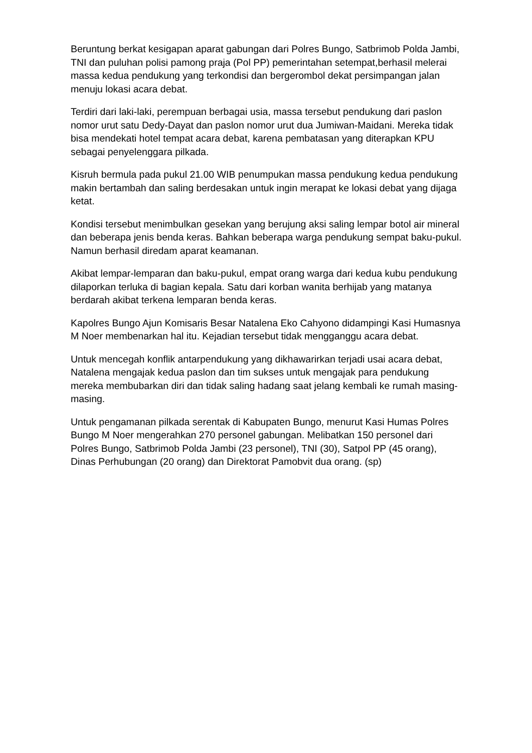Beruntung berkat kesigapan aparat gabungan dari Polres Bungo, Satbrimob Polda Jambi, TNI dan puluhan polisi pamong praja (Pol PP) pemerintahan setempat,berhasil melerai massa kedua pendukung yang terkondisi dan bergerombol dekat persimpangan jalan menuju lokasi acara debat.
Terdiri dari laki-laki, perempuan berbagai usia, massa tersebut pendukung dari paslon nomor urut satu Dedy-Dayat dan paslon nomor urut dua Jumiwan-Maidani. Mereka tidak bisa mendekati hotel tempat acara debat, karena pembatasan yang diterapkan KPU sebagai penyelenggara pilkada.
Kisruh bermula pada pukul 21.00 WIB penumpukan massa pendukung kedua pendukung makin bertambah dan saling berdesakan untuk ingin merapat ke lokasi debat yang dijaga ketat.
Kondisi tersebut menimbulkan gesekan yang berujung aksi saling lempar botol air mineral dan beberapa jenis benda keras. Bahkan beberapa warga pendukung sempat baku-pukul. Namun berhasil diredam aparat keamanan.
Akibat lempar-lemparan dan baku-pukul, empat orang warga dari kedua kubu pendukung dilaporkan terluka di bagian kepala. Satu dari korban wanita berhijab yang matanya berdarah akibat terkena lemparan benda keras.
Kapolres Bungo Ajun Komisaris Besar Natalena Eko Cahyono didampingi Kasi Humasnya M Noer membenarkan hal itu. Kejadian tersebut tidak mengganggu acara debat.
Untuk mencegah konflik antarpendukung yang dikhawarirkan terjadi usai acara debat, Natalena mengajak kedua paslon dan tim sukses untuk mengajak para pendukung mereka membubarkan diri dan tidak saling hadang saat jelang kembali ke rumah masing-masing.
Untuk pengamanan pilkada serentak di Kabupaten Bungo, menurut Kasi Humas Polres Bungo M Noer mengerahkan 270 personel gabungan. Melibatkan 150 personel dari Polres Bungo, Satbrimob Polda Jambi (23 personel), TNI (30), Satpol PP (45 orang), Dinas Perhubungan (20 orang) dan Direktorat Pamobvit dua orang. (sp)